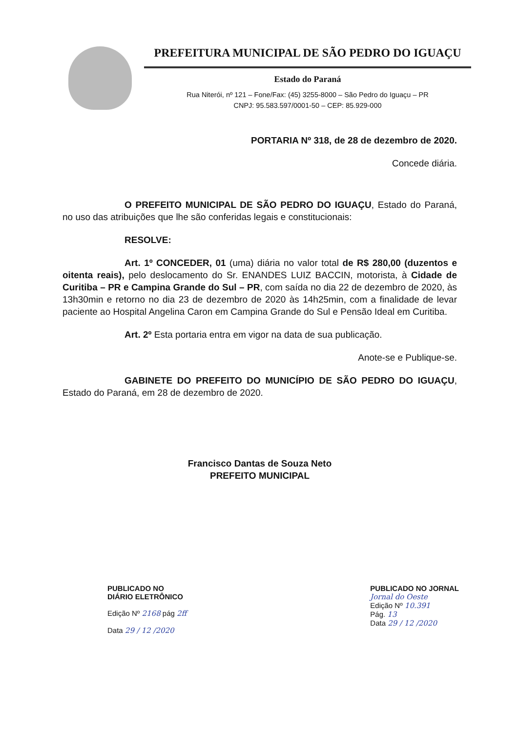PREFEITURA MUNICIPAL DE SÃO PEDRO DO IGUAÇU
Estado do Paraná
Rua Niterói, nº 121 – Fone/Fax: (45) 3255-8000 – São Pedro do Iguaçu – PR
CNPJ: 95.583.597/0001-50 – CEP: 85.929-000
PORTARIA Nº 318, de 28 de dezembro de 2020.
Concede diária.
O PREFEITO MUNICIPAL DE SÃO PEDRO DO IGUAÇU, Estado do Paraná, no uso das atribuições que lhe são conferidas legais e constitucionais:
RESOLVE:
Art. 1º CONCEDER, 01 (uma) diária no valor total de R$ 280,00 (duzentos e oitenta reais), pelo deslocamento do Sr. ENANDES LUIZ BACCIN, motorista, à Cidade de Curitiba – PR e Campina Grande do Sul – PR, com saída no dia 22 de dezembro de 2020, às 13h30min e retorno no dia 23 de dezembro de 2020 às 14h25min, com a finalidade de levar paciente ao Hospital Angelina Caron em Campina Grande do Sul e Pensão Ideal em Curitiba.
Art. 2º Esta portaria entra em vigor na data de sua publicação.
Anote-se e Publique-se.
GABINETE DO PREFEITO DO MUNICÍPIO DE SÃO PEDRO DO IGUAÇU, Estado do Paraná, em 28 de dezembro de 2020.
Francisco Dantas de Souza Neto
PREFEITO MUNICIPAL
PUBLICADO NO
DIÁRIO ELETRÔNICO
Edição Nº 2168 pág 2ff
Data 29 / 12 /2020
PUBLICADO NO JORNAL
Jornal do Oeste
Edição Nº 10.391
Pág. 13
Data 29 / 12 /2020